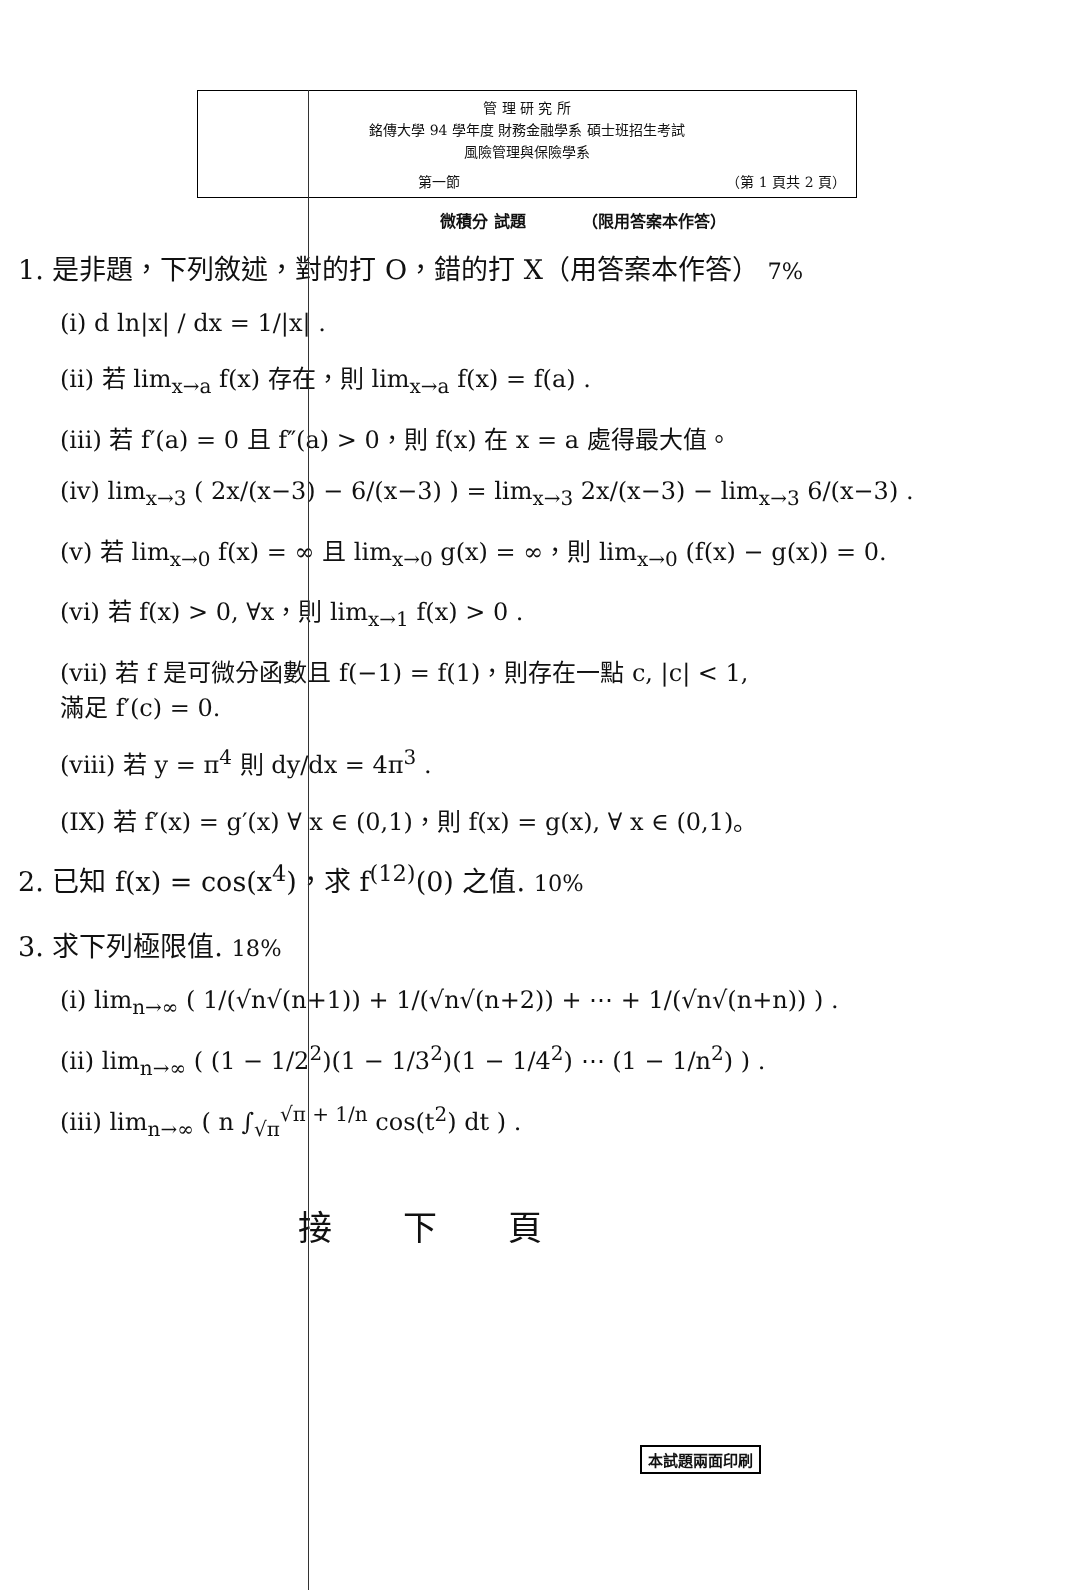管 理 研 究 所
銘傳大學 94 學年度 財務金融學系 碩士班招生考試
風險管理與保險學系
第一節 （第 1 頁共 2 頁）
微積分 試題　　　　（限用答案本作答）
1. 是非題，下列敘述，對的打 O，錯的打 X（用答案本作答） 7%
(i) d ln|x| / dx = 1/|x| .
(ii) 若 lim<sub>x→a</sub> f(x) 存在，則 lim<sub>x→a</sub> f(x) = f(a) .
(iii) 若 f′(a) = 0 且 f″(a) > 0，則 f(x) 在 x = a 處得最大值。
(iv) lim<sub>x→3</sub> ( 2x/(x−3) − 6/(x−3) ) = lim<sub>x→3</sub> 2x/(x−3) − lim<sub>x→3</sub> 6/(x−3) .
(v) 若 lim<sub>x→0</sub> f(x) = ∞ 且 lim<sub>x→0</sub> g(x) = ∞，則 lim<sub>x→0</sub> (f(x) − g(x)) = 0.
(vi) 若 f(x) > 0, ∀x，則 lim<sub>x→1</sub> f(x) > 0 .
(vii) 若 f 是可微分函數且 f(−1) = f(1)，則存在一點 c, |c| < 1,
滿足 f′(c) = 0.
(viii) 若 y = π<sup>4</sup> 則 dy/dx = 4π<sup>3</sup> .
(IX) 若 f′(x) = g′(x) ∀ x ∈ (0,1)，則 f(x) = g(x), ∀ x ∈ (0,1)。
2. 已知 f(x) = cos(x<sup>4</sup>)，求 f<sup>(12)</sup>(0) 之值. 10%
3. 求下列極限值. 18%
(i) lim<sub>n→∞</sub> ( 1/(√n√(n+1)) + 1/(√n√(n+2)) + ⋯ + 1/(√n√(n+n)) ) .
(ii) lim<sub>n→∞</sub> ( (1 − 1/2<sup>2</sup>)(1 − 1/3<sup>2</sup>)(1 − 1/4<sup>2</sup>) ⋯ (1 − 1/n<sup>2</sup>) ) .
(iii) lim<sub>n→∞</sub> ( n ∫<sub>√π</sub><sup>√π + 1/n</sup> cos(t<sup>2</sup>) dt ) .
本試題兩面印刷
接 下 頁